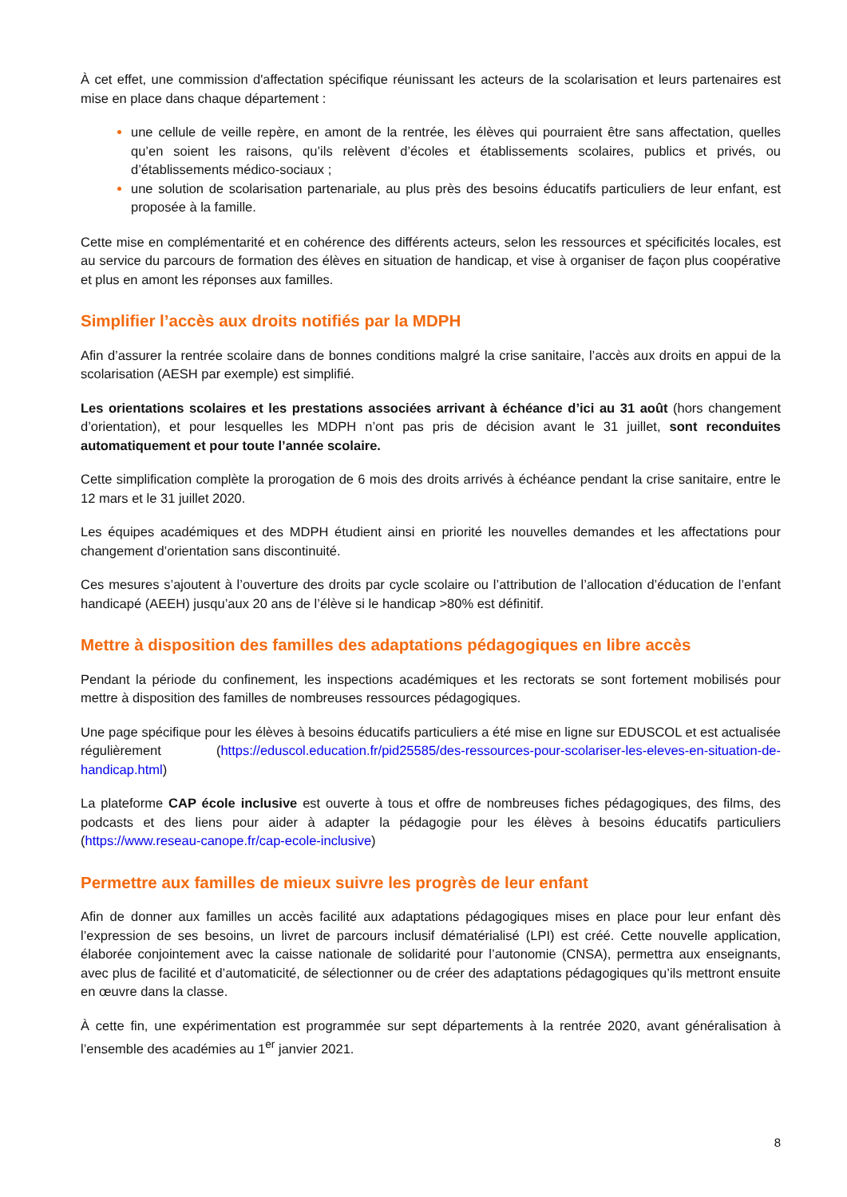À cet effet, une commission d'affectation spécifique réunissant les acteurs de la scolarisation et leurs partenaires est mise en place dans chaque département :
une cellule de veille repère, en amont de la rentrée, les élèves qui pourraient être sans affectation, quelles qu’en soient les raisons, qu’ils relèvent d’écoles et établissements scolaires, publics et privés, ou d’établissements médico-sociaux ;
une solution de scolarisation partenariale, au plus près des besoins éducatifs particuliers de leur enfant, est proposée à la famille.
Cette mise en complémentarité et en cohérence des différents acteurs, selon les ressources et spécificités locales, est au service du parcours de formation des élèves en situation de handicap, et vise à organiser de façon plus coopérative et plus en amont les réponses aux familles.
Simplifier l’accès aux droits notifiés par la MDPH
Afin d’assurer la rentrée scolaire dans de bonnes conditions malgré la crise sanitaire, l’accès aux droits en appui de la scolarisation (AESH par exemple) est simplifié.
Les orientations scolaires et les prestations associées arrivant à échéance d’ici au 31 août (hors changement d’orientation), et pour lesquelles les MDPH n’ont pas pris de décision avant le 31 juillet, sont reconduites automatiquement et pour toute l’année scolaire.
Cette simplification complète la prorogation de 6 mois des droits arrivés à échéance pendant la crise sanitaire, entre le 12 mars et le 31 juillet 2020.
Les équipes académiques et des MDPH étudient ainsi en priorité les nouvelles demandes et les affectations pour changement d’orientation sans discontinuité.
Ces mesures s’ajoutent à l’ouverture des droits par cycle scolaire ou l’attribution de l’allocation d’éducation de l’enfant handicapé (AEEH) jusqu’aux 20 ans de l’élève si le handicap >80% est définitif.
Mettre à disposition des familles des adaptations pédagogiques en libre accès
Pendant la période du confinement, les inspections académiques et les rectorats se sont fortement mobilisés pour mettre à disposition des familles de nombreuses ressources pédagogiques.
Une page spécifique pour les élèves à besoins éducatifs particuliers a été mise en ligne sur EDUSCOL et est actualisée régulièrement (https://eduscol.education.fr/pid25585/des-ressources-pour-scolariser-les-eleves-en-situation-de-handicap.html)
La plateforme CAP école inclusive est ouverte à tous et offre de nombreuses fiches pédagogiques, des films, des podcasts et des liens pour aider à adapter la pédagogie pour les élèves à besoins éducatifs particuliers (https://www.reseau-canope.fr/cap-ecole-inclusive)
Permettre aux familles de mieux suivre les progrès de leur enfant
Afin de donner aux familles un accès facilité aux adaptations pédagogiques mises en place pour leur enfant dès l’expression de ses besoins, un livret de parcours inclusif dématérialisé (LPI) est créé. Cette nouvelle application, élaborée conjointement avec la caisse nationale de solidarité pour l’autonomie (CNSA), permettra aux enseignants, avec plus de facilité et d’automaticité, de sélectionner ou de créer des adaptations pédagogiques qu’ils mettront ensuite en œuvre dans la classe.
À cette fin, une expérimentation est programmée sur sept départements à la rentrée 2020, avant généralisation à l’ensemble des académies au 1<sup>er</sup> janvier 2021.
8